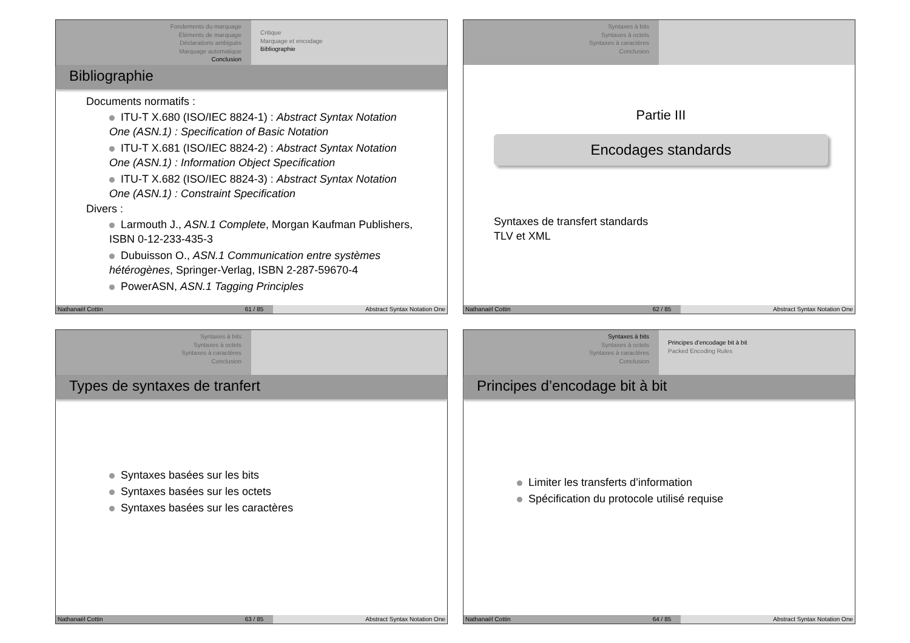Fondements du marquage
Éléments de marquage
Déclarations ambiguës
Marquage automatique
Conclusion
Critique
Marquage et encodage
Bibliographie
Bibliographie
Documents normatifs :
ITU-T X.680 (ISO/IEC 8824-1) : Abstract Syntax Notation One (ASN.1) : Specification of Basic Notation
ITU-T X.681 (ISO/IEC 8824-2) : Abstract Syntax Notation One (ASN.1) : Information Object Specification
ITU-T X.682 (ISO/IEC 8824-3) : Abstract Syntax Notation One (ASN.1) : Constraint Specification
Divers :
Larmouth J., ASN.1 Complete, Morgan Kaufman Publishers, ISBN 0-12-233-435-3
Dubuisson O., ASN.1 Communication entre systèmes hétérogènes, Springer-Verlag, ISBN 2-287-59670-4
PowerASN, ASN.1 Tagging Principles
Nathanaël Cottin 61 / 85 Abstract Syntax Notation One
Syntaxes à bits
Syntaxes à octets
Syntaxes à caractères
Conclusion
Partie III
Encodages standards
Syntaxes de transfert standards
TLV et XML
Nathanaël Cottin 62 / 85 Abstract Syntax Notation One
Syntaxes à bits
Syntaxes à octets
Syntaxes à caractères
Conclusion
Types de syntaxes de tranfert
Syntaxes basées sur les bits
Syntaxes basées sur les octets
Syntaxes basées sur les caractères
Nathanaël Cottin 63 / 85 Abstract Syntax Notation One
Syntaxes à bits
Syntaxes à octets
Syntaxes à caractères
Conclusion
Principes d’encodage bit à bit
Packed Encoding Rules
Principes d’encodage bit à bit
Limiter les transferts d’information
Spécification du protocole utilisé requise
Nathanaël Cottin 64 / 85 Abstract Syntax Notation One